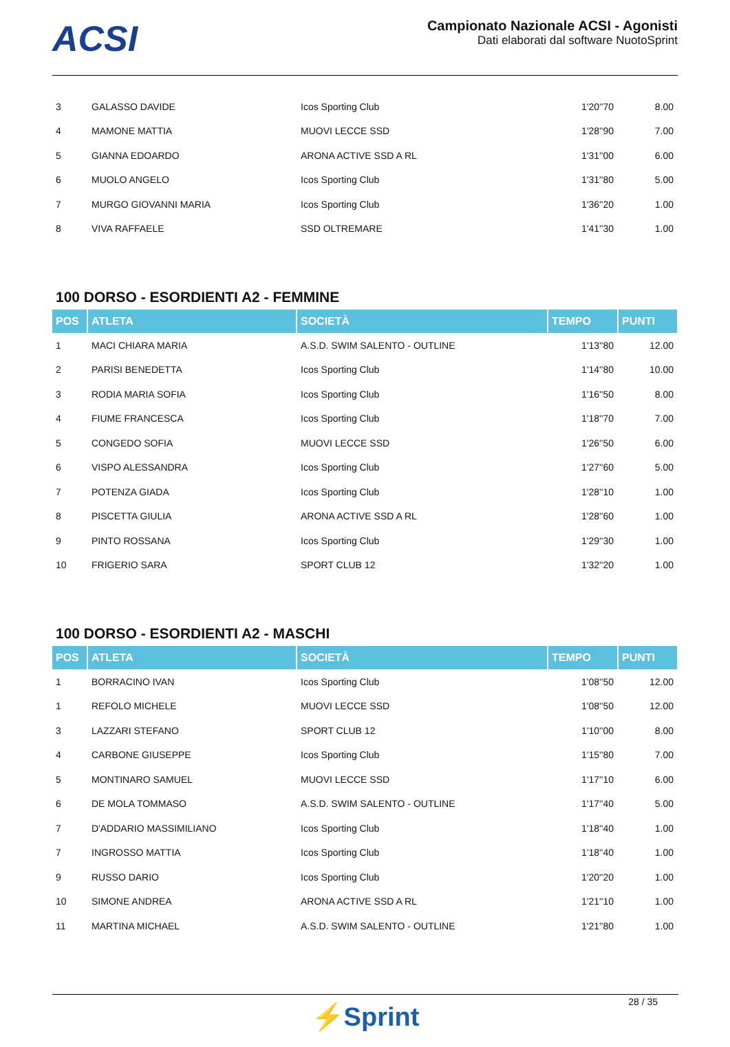ACSI
Campionato Nazionale ACSI - Agonisti
Dati elaborati dal software NuotoSprint
| 3 | GALASSO DAVIDE | Icos Sporting Club | 1'20''70 | 8.00 |
| 4 | MAMONE MATTIA | MUOVI LECCE SSD | 1'28''90 | 7.00 |
| 5 | GIANNA EDOARDO | ARONA ACTIVE SSD A RL | 1'31''00 | 6.00 |
| 6 | MUOLO ANGELO | Icos Sporting Club | 1'31''80 | 5.00 |
| 7 | MURGO GIOVANNI MARIA | Icos Sporting Club | 1'36''20 | 1.00 |
| 8 | VIVA RAFFAELE | SSD OLTREMARE | 1'41''30 | 1.00 |
100 DORSO - ESORDIENTI A2 - FEMMINE
| POS | ATLETA | SOCIETÀ | TEMPO | PUNTI |
| --- | --- | --- | --- | --- |
| 1 | MACI CHIARA MARIA | A.S.D. SWIM SALENTO - OUTLINE | 1'13''80 | 12.00 |
| 2 | PARISI BENEDETTA | Icos Sporting Club | 1'14''80 | 10.00 |
| 3 | RODIA MARIA SOFIA | Icos Sporting Club | 1'16''50 | 8.00 |
| 4 | FIUME FRANCESCA | Icos Sporting Club | 1'18''70 | 7.00 |
| 5 | CONGEDO SOFIA | MUOVI LECCE SSD | 1'26''50 | 6.00 |
| 6 | VISPO ALESSANDRA | Icos Sporting Club | 1'27''60 | 5.00 |
| 7 | POTENZA GIADA | Icos Sporting Club | 1'28''10 | 1.00 |
| 8 | PISCETTA GIULIA | ARONA ACTIVE SSD A RL | 1'28''60 | 1.00 |
| 9 | PINTO ROSSANA | Icos Sporting Club | 1'29''30 | 1.00 |
| 10 | FRIGERIO SARA | SPORT CLUB 12 | 1'32''20 | 1.00 |
100 DORSO - ESORDIENTI A2 - MASCHI
| POS | ATLETA | SOCIETÀ | TEMPO | PUNTI |
| --- | --- | --- | --- | --- |
| 1 | BORRACINO IVAN | Icos Sporting Club | 1'08''50 | 12.00 |
| 1 | REFOLO MICHELE | MUOVI LECCE SSD | 1'08''50 | 12.00 |
| 3 | LAZZARI STEFANO | SPORT CLUB 12 | 1'10''00 | 8.00 |
| 4 | CARBONE GIUSEPPE | Icos Sporting Club | 1'15''80 | 7.00 |
| 5 | MONTINARO SAMUEL | MUOVI LECCE SSD | 1'17''10 | 6.00 |
| 6 | DE MOLA TOMMASO | A.S.D. SWIM SALENTO - OUTLINE | 1'17''40 | 5.00 |
| 7 | D'ADDARIO MASSIMILIANO | Icos Sporting Club | 1'18''40 | 1.00 |
| 7 | INGROSSO MATTIA | Icos Sporting Club | 1'18''40 | 1.00 |
| 9 | RUSSO DARIO | Icos Sporting Club | 1'20''20 | 1.00 |
| 10 | SIMONE ANDREA | ARONA ACTIVE SSD A RL | 1'21''10 | 1.00 |
| 11 | MARTINA MICHAEL | A.S.D. SWIM SALENTO - OUTLINE | 1'21''80 | 1.00 |
28 / 35
⚡Sprint